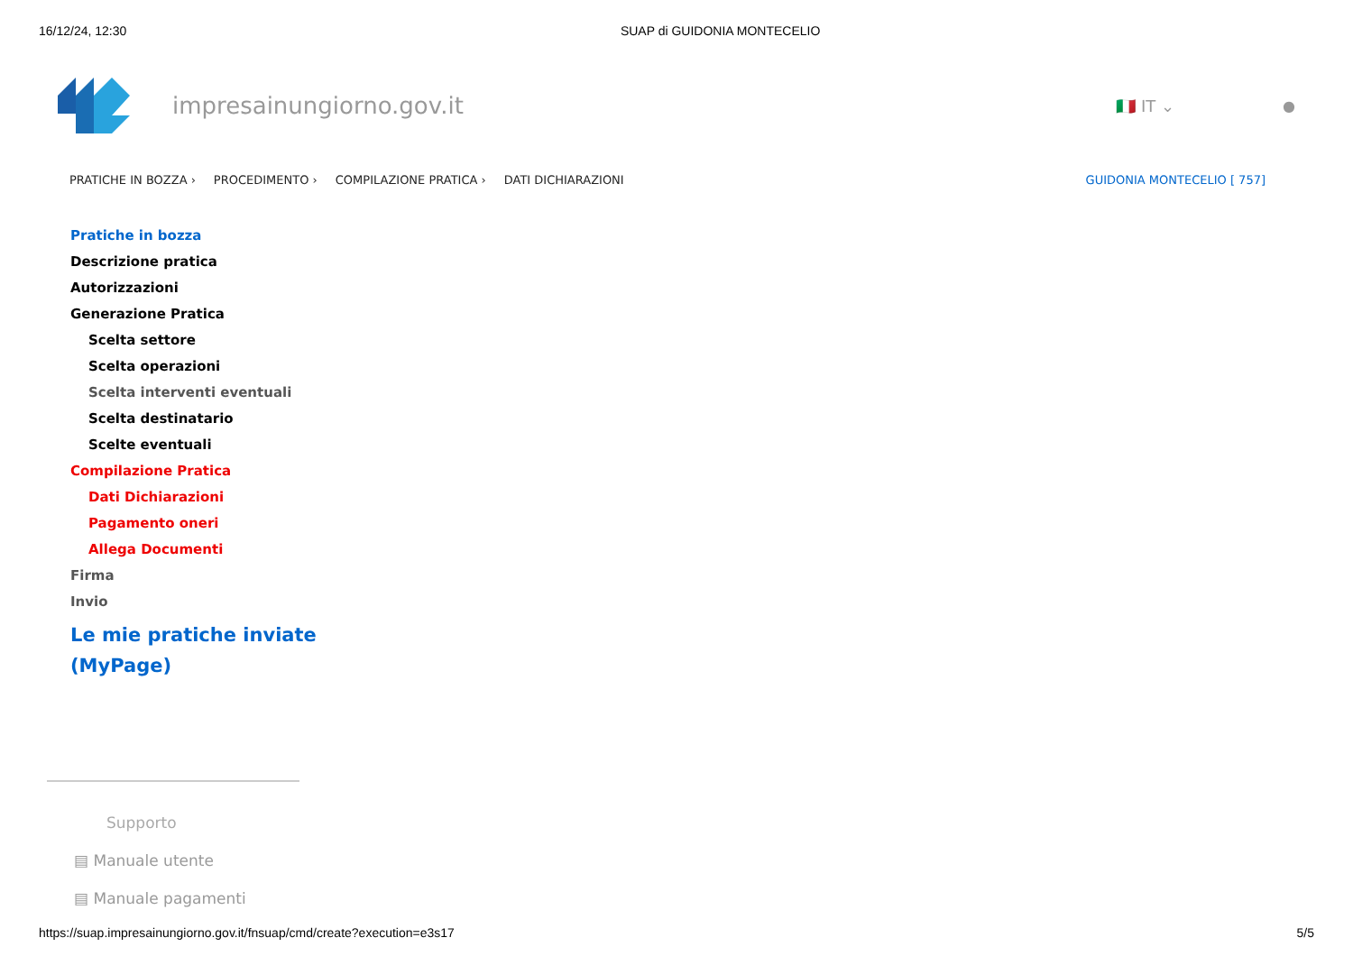16/12/24, 12:30 SUAP di GUIDONIA MONTECELIO
impresainungiorno.gov.it 🇮🇹 IT ⌄ ●
PRATICHE IN BOZZA › PROCEDIMENTO › COMPILAZIONE PRATICA › DATI DICHIARAZIONI GUIDONIA MONTECELIO [ 757]
Pratiche in bozza
Descrizione pratica
Autorizzazioni
Generazione Pratica
Scelta settore
Scelta operazioni
Scelta interventi eventuali
Scelta destinatario
Scelte eventuali
Compilazione Pratica
Dati Dichiarazioni
Pagamento oneri
Allega Documenti
Firma
Invio
Le mie pratiche inviate
(MyPage)
Supporto
▤ Manuale utente
▤ Manuale pagamenti
https://suap.impresainungiorno.gov.it/fnsuap/cmd/create?execution=e3s17 5/5